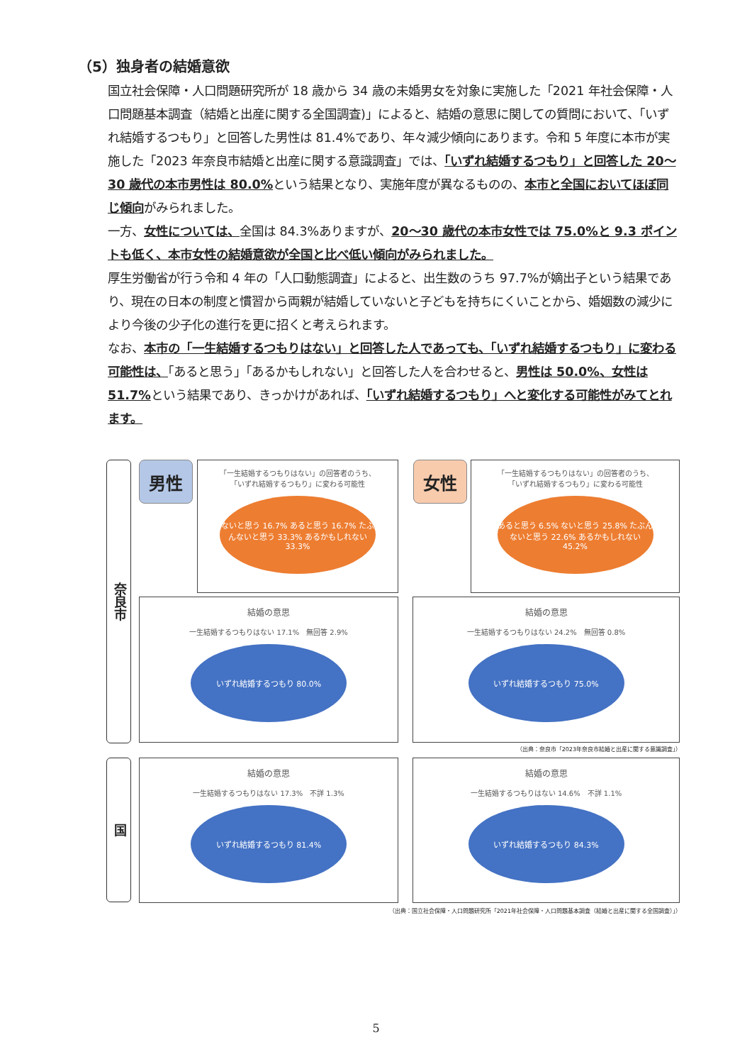（5）独身者の結婚意欲
国立社会保障・人口問題研究所が 18 歳から 34 歳の未婚男女を対象に実施した「2021 年社会保障・人口問題基本調査（結婚と出産に関する全国調査)」によると、結婚の意思に関しての質問において、「いずれ結婚するつもり」と回答した男性は 81.4%であり、年々減少傾向にあります。令和 5 年度に本市が実施した「2023 年奈良市結婚と出産に関する意識調査」では、「いずれ結婚するつもり」と回答した 20～30 歳代の本市男性は 80.0% という結果となり、実施年度が異なるものの、本市と全国においてほぼ同じ傾向がみられました。
一方、女性については、全国は 84.3%ありますが、20～30 歳代の本市女性では 75.0%と 9.3 ポイントも低く、本市女性の結婚意欲が全国と比べ低い傾向がみられました。
厚生労働省が行う令和 4 年の「人口動態調査」によると、出生数のうち 97.7%が嫡出子という結果であり、現在の日本の制度と慣習から両親が結婚していないと子どもを持ちにくいことから、婚姻数の減少により今後の少子化の進行を更に招くと考えられます。
なお、本市の「一生結婚するつもりはない」と回答した人であっても、「いずれ結婚するつもり」に変わる可能性は、「あると思う」「あるかもしれない」と回答した人を合わせると、男性は 50.0%、女性は 51.7% という結果であり、きっかけがあれば、「いずれ結婚するつもり」へと変化する可能性がみてとれます。
奈良市
国
男性 女性
「一生結婚するつもりはない」の回答者のうち、
「いずれ結婚するつもり」に変わる可能性
ないと思う 16.7% あると思う 16.7% たぶんないと思う 33.3% あるかもしれない 33.3%
「一生結婚するつもりはない」の回答者のうち、
「いずれ結婚するつもり」に変わる可能性
あると思う 6.5% ないと思う 25.8% たぶんないと思う 22.6% あるかもしれない 45.2%
結婚の意思
一生結婚するつもりはない 17.1%　無回答 2.9%
いずれ結婚するつもり 80.0%
結婚の意思
一生結婚するつもりはない 24.2%　無回答 0.8%
いずれ結婚するつもり 75.0%
（出典：奈良市「2023年奈良市結婚と出産に関する意識調査」）
結婚の意思
一生結婚するつもりはない 17.3%　不詳 1.3%
いずれ結婚するつもり 81.4%
結婚の意思
一生結婚するつもりはない 14.6%　不詳 1.1%
いずれ結婚するつもり 84.3%
（出典：国立社会保障・人口問題研究所「2021年社会保障・人口問題基本調査（結婚と出産に関する全国調査）」）
5